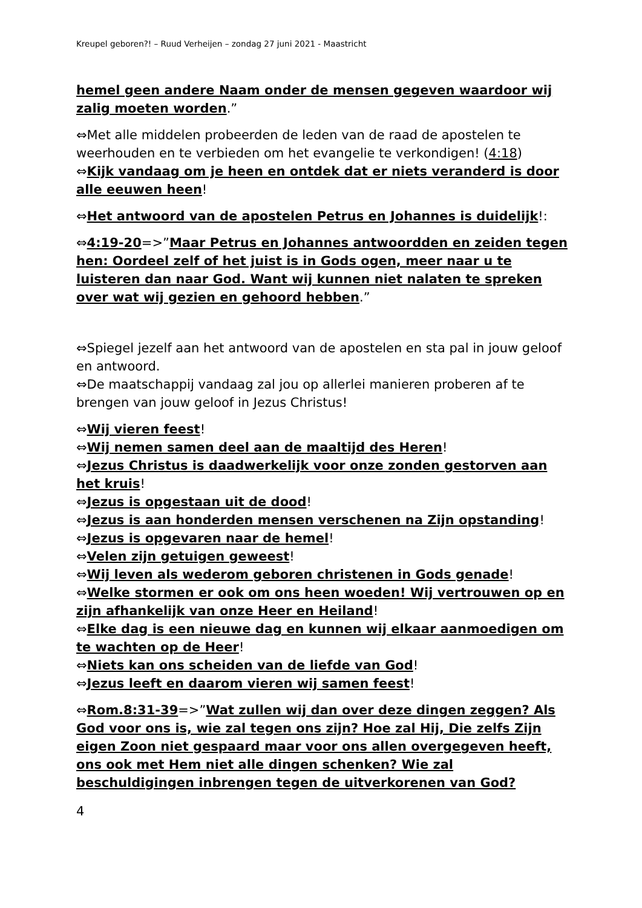Kreupel geboren?! – Ruud Verheijen – zondag 27 juni 2021 - Maastricht
hemel geen andere Naam onder de mensen gegeven waardoor wij zalig moeten worden.”
⇔Met alle middelen probeerden de leden van de raad de apostelen te weerhouden en te verbieden om het evangelie te verkondigen! (4:18)
⇔Kijk vandaag om je heen en ontdek dat er niets veranderd is door alle eeuwen heen!
⇔Het antwoord van de apostelen Petrus en Johannes is duidelijk!:
⇔4:19-20=>”Maar Petrus en Johannes antwoordden en zeiden tegen hen: Oordeel zelf of het juist is in Gods ogen, meer naar u te luisteren dan naar God. Want wij kunnen niet nalaten te spreken over wat wij gezien en gehoord hebben.”
⇔Spiegel jezelf aan het antwoord van de apostelen en sta pal in jouw geloof en antwoord.
⇔De maatschappij vandaag zal jou op allerlei manieren proberen af te brengen van jouw geloof in Jezus Christus!
⇔Wij vieren feest!
⇔Wij nemen samen deel aan de maaltijd des Heren!
⇔Jezus Christus is daadwerkelijk voor onze zonden gestorven aan het kruis!
⇔Jezus is opgestaan uit de dood!
⇔Jezus is aan honderden mensen verschenen na Zijn opstanding!
⇔Jezus is opgevaren naar de hemel!
⇔Velen zijn getuigen geweest!
⇔Wij leven als wederom geboren christenen in Gods genade!
⇔Welke stormen er ook om ons heen woeden! Wij vertrouwen op en zijn afhankelijk van onze Heer en Heiland!
⇔Elke dag is een nieuwe dag en kunnen wij elkaar aanmoedigen om te wachten op de Heer!
⇔Niets kan ons scheiden van de liefde van God!
⇔Jezus leeft en daarom vieren wij samen feest!
⇔Rom.8:31-39=>”Wat zullen wij dan over deze dingen zeggen? Als God voor ons is, wie zal tegen ons zijn? Hoe zal Hij, Die zelfs Zijn eigen Zoon niet gespaard maar voor ons allen overgegeven heeft, ons ook met Hem niet alle dingen schenken? Wie zal beschuldigingen inbrengen tegen de uitverkorenen van God?
4